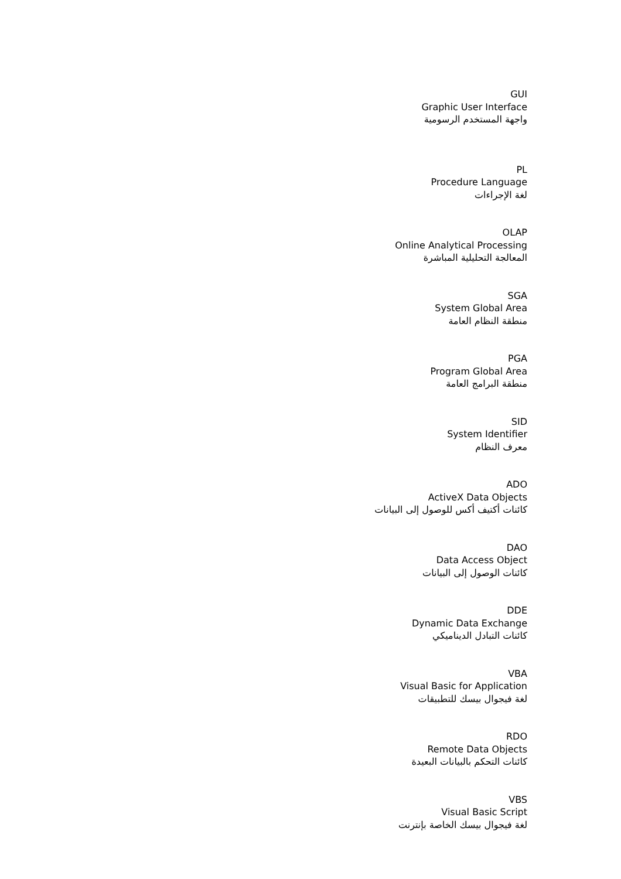GUI
Graphic User Interface
واجهة المستخدم الرسومية
PL
Procedure Language
لغة الإجراءات
OLAP
Online Analytical Processing
المعالجة التحليلية المباشرة
SGA
System Global Area
منطقة النظام العامة
PGA
Program Global Area
منطقة البرامج العامة
SID
System Identifier
معرف النظام
ADO
ActiveX Data Objects
كائنات أكتيف أكس للوصول إلى البيانات
DAO
Data Access Object
كائنات الوصول إلى البيانات
DDE
Dynamic Data Exchange
كائنات التبادل الديناميكي
VBA
Visual Basic for Application
لغة فيجوال بيسك للتطبيقات
RDO
Remote Data Objects
كائنات التحكم بالبيانات البعيدة
VBS
Visual Basic Script
لغة فيجوال بيسك الخاصة بإنترنت